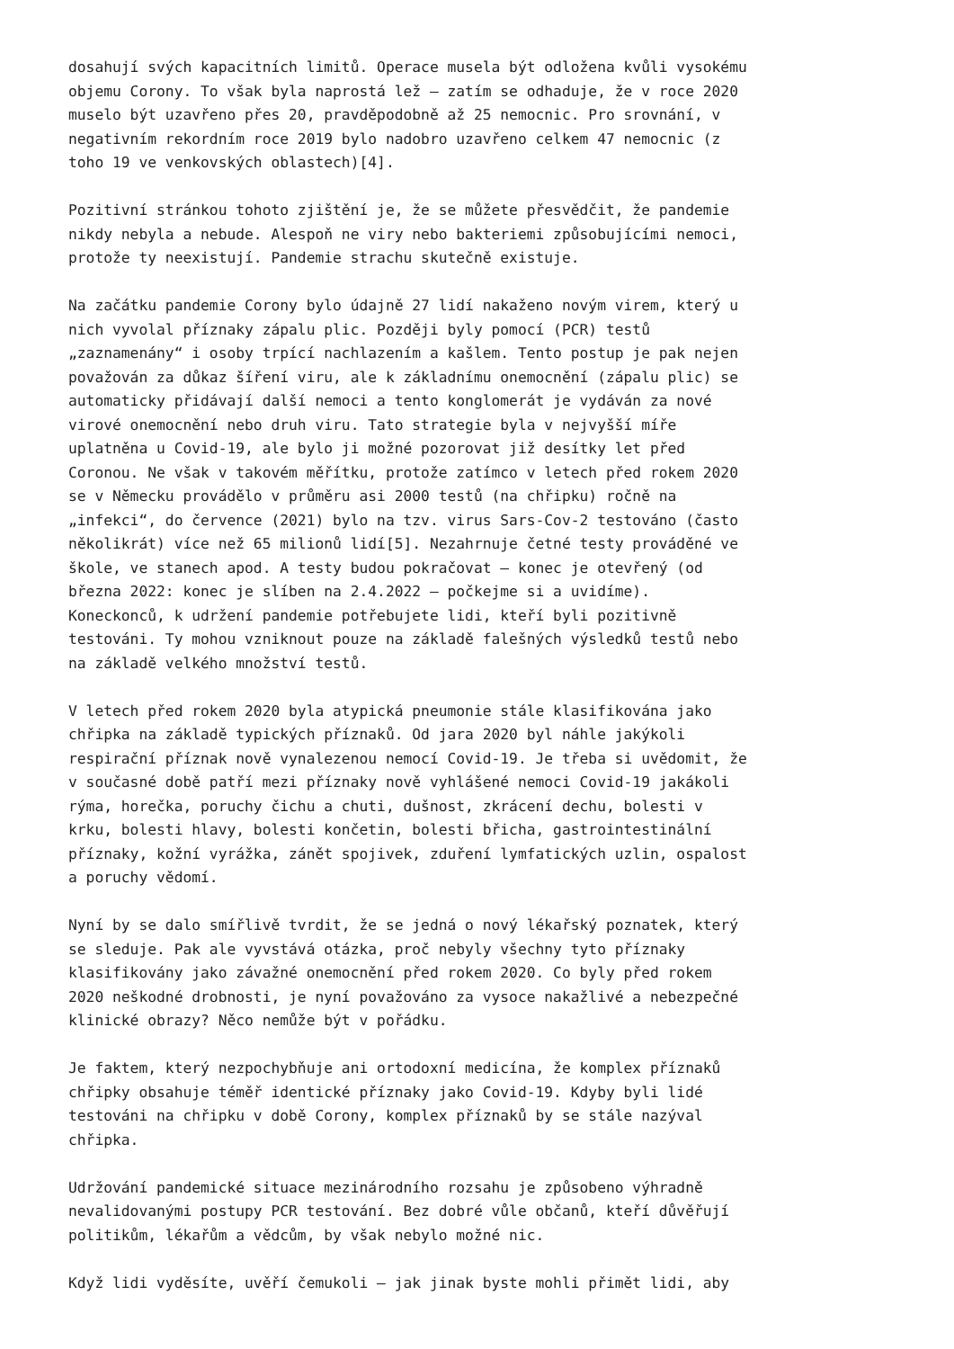dosahují svých kapacitních limitů. Operace musela být odložena kvůli vysokému objemu Corony. To však byla naprostá lež – zatím se odhaduje, že v roce 2020 muselo být uzavřeno přes 20, pravděpodobně až 25 nemocnic. Pro srovnání, v negativním rekordním roce 2019 bylo nadobro uzavřeno celkem 47 nemocnic (z toho 19 ve venkovských oblastech)[4].
Pozitivní stránkou tohoto zjištění je, že se můžete přesvědčit, že pandemie nikdy nebyla a nebude. Alespoň ne viry nebo bakteriemi způsobujícími nemoci, protože ty neexistují. Pandemie strachu skutečně existuje.
Na začátku pandemie Corony bylo údajně 27 lidí nakaženo novým virem, který u nich vyvolal příznaky zápalu plic. Později byly pomocí (PCR) testů „zaznamenány“ i osoby trpící nachlazením a kašlem. Tento postup je pak nejen považován za důkaz šíření viru, ale k základnímu onemocnění (zápalu plic) se automaticky přidávají další nemoci a tento konglomerát je vydáván za nové virové onemocnění nebo druh viru. Tato strategie byla v nejvyšší míře uplatněna u Covid-19, ale bylo ji možné pozorovat již desítky let před Coronou. Ne však v takovém měřítku, protože zatímco v letech před rokem 2020 se v Německu provádělo v průměru asi 2000 testů (na chřipku) ročně na „infekci“, do července (2021) bylo na tzv. virus Sars-Cov-2 testováno (často několikrát) více než 65 milionů lidí[5]. Nezahrnuje četné testy prováděné ve škole, ve stanech apod. A testy budou pokračovat – konec je otevřený (od března 2022: konec je slíben na 2.4.2022 – počkejme si a uvidíme). Koneckonců, k udržení pandemie potřebujete lidi, kteří byli pozitivně testováni. Ty mohou vzniknout pouze na základě falešných výsledků testů nebo na základě velkého množství testů.
V letech před rokem 2020 byla atypická pneumonie stále klasifikována jako chřipka na základě typických příznaků. Od jara 2020 byl náhle jakýkoli respirační příznak nově vynalezenou nemocí Covid-19. Je třeba si uvědomit, že v současné době patří mezi příznaky nově vyhlášené nemoci Covid-19 jakákoli rýma, horečka, poruchy čichu a chuti, dušnost, zkrácení dechu, bolesti v krku, bolesti hlavy, bolesti končetin, bolesti břicha, gastrointestinální příznaky, kožní vyrážka, zánět spojivek, zduření lymfatických uzlin, ospalost a poruchy vědomí.
Nyní by se dalo smířlivě tvrdit, že se jedná o nový lékařský poznatek, který se sleduje. Pak ale vyvstává otázka, proč nebyly všechny tyto příznaky klasifikovány jako závažné onemocnění před rokem 2020. Co byly před rokem 2020 neškodné drobnosti, je nyní považováno za vysoce nakažlivé a nebezpečné klinické obrazy? Něco nemůže být v pořádku.
Je faktem, který nezpochybňuje ani ortodoxní medicína, že komplex příznaků chřipky obsahuje téměř identické příznaky jako Covid-19. Kdyby byli lidé testováni na chřipku v době Corony, komplex příznaků by se stále nazýval chřipka.
Udržování pandemické situace mezinárodního rozsahu je způsobeno výhradně nevalidovanými postupy PCR testování. Bez dobré vůle občanů, kteří důvěřují politikům, lékařům a vědcům, by však nebylo možné nic.
Když lidi vyděsíte, uvěří čemukoli – jak jinak byste mohli přimět lidi, aby